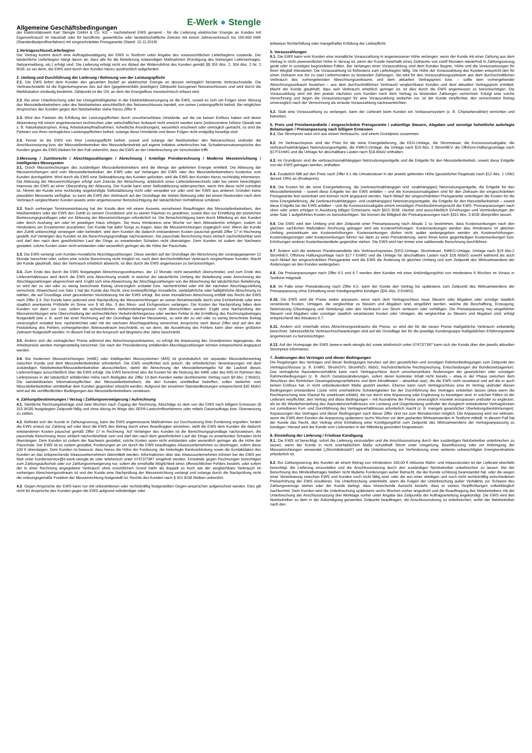E-Werk ● Stengle
Allgemeine Geschäftsbedingungen
der Elektrizitätswerk Karl Stengle GmbH & Co. KG – nachstehend EWS genannt - für die Lieferung elektrischer Energie an Kunden mit Eigenverbrauch im Haushalt oder für berufliche, gewerbliche oder landwirtschaftliche Zwecke mit einem Jahresverbrauch bis 100.000 kWh (Standardlastprofilverfahren) mit eingeschränkter Preisgarantie (Stand: 15.11.2019)
1.Vertragsschluss/Lieferbeginn
Der Vertrag kommt durch eine Auftragsbestätigung der EWS in Textform unter Angabe des voraussichtlichen Lieferbeginns zustande. Der tatsächliche Lieferbeginn hängt davon ab, dass alle für die Belieferung notwendigen Maßnahmen (Kündigung des bisherigen Liefervertrages, Netzanmeldung, etc.) erfolgt sind. Die Lieferung erfolgt nicht vor Ablauf der Widerrufsfrist des Kunden gemäß §§ 355 Abs. 2, 356 Abs. 2 Nr. 2 BGB, es sei denn, die EWS wird durch den Kunden hierzu ausdrücklich aufgefordert.
2. Umfang und Durchführung der Lieferung / Befreiung von der Leistungspflicht
2.1. Die EWS liefert dem Kunden den gesamten Bedarf an elektrischer Energie an dessen vertraglich benannte Verbrauchsstelle. Die Verbrauchsstelle ist die Eigentumsgrenze des auf den (gegebenenfalls jeweiligen) Zählpunkt bezogenen Netzanschlusses und wird durch die Marktlokation eindeutig bestimmt. Zählpunkt ist der Ort, an dem der Energiefluss messtechnisch erfasst wird.
2.2. Bei einer Unterbrechung oder bei Unregelmäßigkeiten in der Elektrizitätsversorgung ist die EWS, soweit es sich um Folgen einer Störung des Messstellenbetreibers oder des Netzbetriebes einschließlich des Netzanschlusses handelt, von seiner Leistungspflicht befreit. Bei möglichen Ansprüchen des Kunden gegen den Netzbetreiber siehe hierzu Ziffer 9.
2.3. Wird den Parteien die Erfüllung der Leistungspflichten durch unvorhersehbare Umstände, auf die sie keinen Einfluss haben und deren Abwendung mit einem angemessenen technischen oder wirtschaftlichen Aufwand nicht erreicht werden kann (insbesondere höhere Gewalt wie z. B. Naturkatastrophen, Krieg, Arbeitskampfmaßnahmen, hoheitliche Anordnungen), wesentlich erschwert oder unmöglich gemacht, so sind die Parteien von ihren vertraglichen Leistungspflichten befreit, solange diese Umstände und deren Folgen nicht endgültig beseitigt sind.
2.4. Ferner ist die EWS von Ihrer Leistungspflicht befreit, soweit und solange der Netzbetreiber den Netzanschluss und/oder die Anschlussnutzung bzw. der Messstellenbetreiber den Messstellenbetrieb auf eigene Initiative unterbrochen hat. Schadensersatzansprüche des Kunden gegen die EWS bleiben für den Fall unberührt, dass die EWS an der Unterbrechung ein Verschulden trifft.
3.Messung / Zutrittsrecht / Abschlagszahlungen / Abrechnung / Anteilige Preisberechnung / Moderne Messeinrichtung / intelligentes Messsystem
3.1. Durch Messeinrichtungen des zuständigen Messstellenbetreibers wird die Menge der gelieferten Energie ermittelt. Die Ablesung der Messeinrichtungen wird vom Messstellenbetreiber, der EWS oder auf Verlangen der EWS oder des Messstellenbetreibers kostenlos vom Kunden durchgeführt. Wird durch die EWS eine Selbstablesung des Kunden gefordert, wird die EWS den Kunden hierzu rechtzeitig informieren. Die Ablesung der Messeinrichtungen erfolgt zum Zwecke der Abrechnung, anlässlich eines Lieferantenwechsels oder bei einem berechtigten Interesse der EWS an einer Überprüfung der Ablesung. Der Kunde kann einer Selbstablesung widersprechen, wenn ihm diese nicht zumutbar ist. Nimmt der Kunde eine rechtzeitig angekündigte Selbstablesung nicht oder verspätet vor oder sind der EWS aus anderen Gründen keine plausiblen Messwerte verfügbar, so kann die EWS den Verbrauch auf der Grundlage der letzten Ablesung oder bei einem Neukunden nach dem Verbrauch vergleichbarer Kunden jeweils unter angemessener Berücksichtigung der tatsächlichen Verhältnisse schätzen.
3.2. Nach vorheriger Terminvereinbarung hat der Kunde dem mit einem Ausweis versehenen Beauftragten des Messstellenbetreibers, des Netzbetreibers oder der EWS den Zutritt zu seinem Grundstück und zu seinen Räumen zu gewähren, soweit dies zur Ermittlung der preislichen Bemessungsgrundlagen oder zur Ablesung der Messeinrichtungen erforderlich ist. Die Benachrichtigung kann durch Mitteilung an den Kunden oder durch Aushang am oder im jeweiligen Haus erfolgen. Sie muss mindestens eine Woche vor dem Ablesetermin erfolgen; zudem ist mindestens ein Ersatztermin anzubieten. Der Kunde hat dafür Sorge zu tragen, dass die Messeinrichtungen zugänglich sind. Wenn der Kunde den Zutritt unberechtigt verweigert oder behindert, wird dem Kunden die dadurch entstandenen Kosten pauschal gemäß Ziffer 17 in Rechnung gestellt. Auf Verlangen des Kunden ist die Berechnungsgrundlage nachzuweisen. Die pauschale Berechnung muss einfach nachvollziehbar sein und darf den nach dem gewöhnlichen Lauf der Dinge zu erwartenden Schaden nicht übersteigen. Dem Kunden ist zudem der Nachweis gestattet, solche Kosten seien nicht entstanden oder wesentlich geringer als die Höhe der Pauschale.
3.3. Die EWS verlangt vom Kunden monatliche Abschlagszahlungen. Diese werden auf der Grundlage der Abrechnung der vorangegangenen 12 Monate berechnet oder, sofern eine solche Berechnung nicht möglich ist, nach dem durchschnittlichen Verbrauch vergleichbarer Kunden. Macht der Kunde glaubhaft, dass der Verbrauch erheblich abweicht, ist dies durch die EWS angemessen zu berücksichtigen.
3.4. Zum Ende des durch die EWS festgelegten Abrechnungszeitraumes, der 12 Monate nicht wesentlich überschreitet, und zum Ende des Lieferverhältnisses wird durch die EWS eine Abrechnung erstellt, in welcher der tatsächliche Umfang der Belieferung unter Anrechnung der Abschlagszahlungen abgerechnet wird. Ergibt sich eine Abweichung der Abschlagszahlungen von der Abrechnung der tatsächlichen Belieferung, so wird der zu viel oder zu wenig berechnete Betrag unverzüglich erstattet bzw. nachentrichtet oder mit der nächsten Abschlagszahlung verrechnet. Abweichend von Satz 1 hat der Kunde das Recht, eine kostenpflichtige monatliche, vierteljährliche oder halbjährliche Abrechnung zu wählen, die auf Grundlage einer gesonderten Vereinbarung mit der EWS erfolgt. Bei einer monatlichen Abrechnung entfällt das Recht der EWS nach Ziffer 3.3. Der Kunde kann jederzeit eine Nachprüfung der Messeinrichtungen an seiner Abnahmestelle durch eine Eichbehörde oder eine staatlich anerkannte Prüfstelle im Sinne von § 40 Abs. 3 des Mess- und Eichgesetzes verlangen. Die Kosten der Nachprüfung fallen dem Kunden nur dann zur Last, sofern die eichrechtlichen Verkehrsfehlergrenzen nicht überschritten werden. Ergibt eine Nachprüfung der Messeinrichtungen eine Überschreitung der eichrechtlichen Verkehrsfehlergrenze oder werden Fehler in der Ermittlung des Rechnungsbetrages festgestellt (wie z. B. auch bei einer Rechnung auf der Grundlage falscher Messwerte), so wird der zu viel oder zu wenig berechnete Betrag unverzüglich erstattet bzw. nachentrichtet oder mit der nächsten Abschlagzahlung verrechnet. Ansprüche nach dieser Ziffer sind auf den der Feststellung des Fehlers vorhergehenden Ablesezeitraum beschränkt, es sei denn, die Auswirkung des Fehlers kann über einen größeren Zeitraum festgestellt werden. In diesem Fall ist der Anspruch auf längstens drei Jahre beschränkt.
3.5. Ändern sich die vertraglichen Preise während des Abrechnungszeitraumes, so erfolgt die Anpassung des Grundpreises tagesgenau, die Arbeitspreise werden mengenanteilig berechnet. Die nach der Preisänderung anfallenden Abschlagszahlungen können entsprechend angepasst werden.
3.6. Bei modernen Messeinrichtungen (mME) oder intelligenten Messsystemen (iMS) ist grundsätzlich ein separater Messstellenvertrag zwischen Kunde und dem Messstellenbetreiber erforderlich. Die EWS verpflichtet sich jedoch, die erforderlichen Vereinbarungen mit dem zuständigen Netzbetreiber/Messstellenbetreiber abzuschließen, damit die Abrechnung der Messstellenentgelte für die Laufzeit dieses Liefervertrages ausschließlich über die EWS erfolgt. Die EWS berechnet also die Kosten für die Nutzung der mME oder des iMS im Rahmen des Lieferpreises in der tatsächlich anfallenden Höhe nach Maßgabe der Ziffer 13 dem Kunden weiter (kombinierter Vertrag nach §9 Abs. 2 MsbG). Die standardisierten Informationspflichten des Messstellenbetreibers, die den Kunden unmittelbar betreffen, sollen weiterhin vom Messstellenbetreiber unmittelbar dem Kunden gegenüber erbracht werden. Aufgrund der einzelnen Standardleistungen entsprechend §35 MsbG wird auf die veröffentlichten Bedingungen des Messstellenbetreibers verwiesen.
4. Zahlungsbestimmungen / Verzug / Zahlungsverweigerung / Aufrechnung
4.1. Sämtliche Rechnungsbeträge sind zwei Wochen nach Zugang der Rechnung, Abschläge zu dem von der EWS nach billigem Ermessen (§ 315 BGB) festgelegten Zeitpunkt fällig und ohne Abzug im Wege des SEPA-Lastschriftverfahrens oder mittels Dauerauftrags bzw. Überweisung zu zahlen.
4.2. Befindet sich der Kunde in Zahlungsverzug, kann die EWS angemessene Maßnahmen zur Durchsetzung ihrer Forderung ergreifen; fordert die EWS erneut zur Zahlung auf oder lässt die EWS den Betrag durch einen Beauftragten einziehen, stellt die EWS dem Kunden die dadurch entstandenen Kosten pauschal gemäß Ziffer 17 in Rechnung. Auf Verlangen des Kunden ist die Berechnungsgrundlage nachzuweisen; die pauschale Berechnung muss einfach nachvollziehbar sein und darf den nach dem gewöhnlichen Lauf der Dinge zu erwartenden Schaden nicht übersteigen. Dem Kunden ist zudem der Nachweis gestattet, solche Kosten seien nicht entstanden oder wesentlich geringer als die Höhe der Pauschale. Der EWS ist es zudem gestattet, Forderungen an ein durch die EWS beauftragtes Inkassounternehmen zu übertragen, sofern diese 100 € übersteigen. Dem Kunden ist bewusst, dass hierzu die Höhe der Forderung, die hinterlegte Bankverbindung sowie die Kontaktdaten des Kunden an das entsprechende Inkassounternehmen übermittelt werden. Informationen über das Inkassounternehmen können bei der EWS per Mail unter kundenservice@e-werk-stengle.de oder telefonisch unter 07472/7397 eingeholt werden. Einwände gegen Rechnungen berechtigen zum Zahlungsaufschub oder zur Zahlungsverweigerung nur, sofern die ernsthafte Möglichkeit eines offensichtlichen Fehlers besteht, oder sofern der in einer Rechnung angegebene Verbrauch ohne ersichtlichen Grund mehr als doppelt so hoch wie der vergleichbare Verbrauch im vorherigen Abrechnungszeitraum ist und der Kunde eine Nachprüfung der Messeinrichtung verlangt und solange durch die Nachprüfung nicht die ordnungsgemäße Funktion der Messeinrichtung festgestellt ist. Rechte des Kunden nach § 315 BGB bleiben unberührt.
4.3. Gegen Ansprüche der EWS kann nur mit unbestrittenen oder rechtskräftig festgestellten Gegen-ansprüchen aufgerechnet werden. Dies gilt nicht für Ansprüche des Kunden gegen die EWS aufgrund vollständiger oder
teilweiser Nichterfüllung oder mangelhafter Erfüllung der Lieferpflicht.
5. Vorauszahlungen
5.1. Die EWS kann vom Kunden eine monatliche Vorauszahlung in angemessener Höhe verlangen, wenn der Kunde mit einer Zahlung aus dem Vertrag in nicht unwesentlicher Höhe in Verzug ist, wenn der Kunde innerhalb eines Zeitraums von zwölf Monaten wiederholt in Zahlungsverzug gerät oder in sonstigen begründeten Fällen. Bei Verlangen einer Vorauszahlung sind dem Kunden Beginn, Höhe und die Voraussetzungen für ihren Wegfall mitzuteilen. Die Vorauszahlung ist frühestens zum Lieferbeginn fällig. Die Höhe der Vorauszahlung des Kunden entspricht den für einen Zeitraum von bis zu zwei Liefermonaten zu leistenden Zahlungen. Sie wird für den Vorauszahlungszeitraum aus dem durchschnittlichen Verbrauch des vorhergehenden Abrechnungszeitraums und dem aktuellen Vertragspreis bzw. – sollte kein vorhergehender Abrechnungszeitraum bestehen – aus dem durchschnittlichen Verbrauch vergleichbarer Kunden und dem aktuellen Vertragspreis ermittelt. Macht der Kunde glaubhaft, dass sein Verbrauch erheblich geringer ist, ist dies durch die EWS angemessen zu berücksichtigen. Die Vorauszahlung wird mit den jeweils nächsten vom Kunden nach dem Vertrag zu leistenden Zahlungen verrechnet. Erfolgt eine solche Verrechnung und liegen die Voraussetzungen für eine Vorauszahlung weiterhin vor, ist der Kunde verpflichtet, den verrechneten Betrag unverzüglich nach der Verrechnung als erneute Vorauszahlung nachzuentrichten.
5.2. Statt eine Vorauszahlung zu verlangen, kann der Lieferant beim Kunden ein Vorkassensystem (z. B. Chipkartenzähler) einrichten und betreiben.
6. Preis und Preisbestandteile / eingeschränkte Preisgarantie / zukünftige Steuern, Abgaben und sonstige hoheitliche auferlegte Belastungen / Preisanpassung nach billigem Ermessen
6.1. Der Strompreis setzt sich aus einem Verbrauchs- und einem Grundpreis zusammen.
6.2. Im Verbrauchspreis sind der Preis für die reine Energielieferung, die EEG-Umlage, die Stromsteuer, die Konzessionsabgabe, die verbrauchsabhängigen Netznutzungsentgelte, die KWKG-Umlage, die Umlage nach §19 Abs. 2 StromNEV, die Offshore-Haftungsumlage nach §17f EnWG und die Umlage für abschaltbare Lasten nach §18 AblaV enthalten.
6.3. Im Grundpreis sind die verbrauchsunabhängigen Netznutzungsentgelte und die Entgelte für den Messstellenbetrieb, soweit diese Entgelte von der EWS getragen werden, enthalten.
6.4. Zusätzlich fällt auf den Preis nach Ziffer 6.1 die Umsatzsteuer in der jeweils geltenden Höhe (gesetzlicher Regelsatz nach §12 Abs. 1 UStG derzeit 19%) an (Bruttopreis).
6.5. Die Kosten für die reine Energielieferung, die (verbrauchsabhängigen und -unabhängigen) Netznutzungsentgelte, die Entgelte für den Messstellenbetrieb – soweit diese Entgelte bei der EWS anfallen – und die Konzessionsabgaben sind für den Zeitraum der eingeschränkten Preisgarantie fest vereinbart und können nicht angepasst werden. Nach Ablauf der eingeschränkten Preisgarantie unterliegen die Kosten für die reine Energielieferung, die (verbrauchsabhängigen- und unabhängigen) Netznutzungsentgelte, die Entgelte für den Messstellenbetrieb – soweit diese Entgelte bei der EWS anfallen – und die Konzessionsabgabe einem einseitigen Preisbestimmungsrecht der EWS. Preisanpassungen nach oben oder unten erfolgen in Ausübung billigen Ermessens nach §315 BGB. Hierbei sind ausschließlich Erhöhungen und Verminderungen der unter Satz 1 aufgeführten Kosten zu berücksichtigen. Sie können die Billigkeit der Preisanpassungen nach §315 Abs. 3 BGB überprüfen lassen.
6.6. Die EWS wird den Umfang und den Zeitpunkt einer Preisanpassung nach Absatz 1 so bestimmen, dass Kostensenkungen nach den gleichen sachlichen Maßstäben Rechnung getragen wird wie Kostenerhöhungen. Kostensenkungen werden also mindestens im gleichen Umfang preiswirksam wie Kostenerhöhungen. Kostensenkungen dürfen nicht später weitergegeben werden als Kostenerhöhungen. Kostensteigerungen oder Kostensenkungen führen nur dann zu einer Preisänderung, wenn ihnen keine gegenläufigen Kostensenkungen bzw. Erhöhungen anderer Kostenbestandteile gegenüber stehen. Die EWS wird hier immer eine saldierende Berechnung durchführen.
6.7. Ändern sich die weiteren Preisbestandteile des Verbrauchspreises (EEG-Umlage, Stromsteuer, KWKG-Umlage, Umlage nach §19 Abs.2 StromNEV, Offshore Haftungsumlage nach §17 f EnWG und die Umlage für abschaltbare Lasten nach §18 AblaV) sowohl während als auch nach Ablauf der eingeschränkten Preisgarantie wird die EWS die Änderung im gleichen Umfang und zum Zeitpunkt des Wirksamwerdens der Änderungen an den Kunden weitergeben.
6.8. Die Preisanpassungen nach Ziffer 6.5 und 6.7 werden dem Kunden mit einer Ankündigungsfrist von mindestens 6 Wochen im Voraus in Textform mitgeteilt.
6.9. Im Falle einer Preisänderung nach Ziffer 6.5. kann der Kunde den Vertrag bis spätestens zum Zeitpunkt des Wirksamwerdens der Preisanpassung ohne Einhaltung einer Kündigungsfrist kündigen (§41 Abs. 3 EnWG).
6.10. Die EWS wird die Preise weiter anpassen, wenn nach dem Vertragsschluss neue Steuern oder Abgaben oder sonstige staatlich veranlasste Kosten, Umlagen, die vergleichbar zu Steuern und Abgaben sind, eingeführt werden, welche die Beschaffung, Erzeugung, Netznutzung (Übertragung und Verteilung) oder den Verbrauch von Strom verteuern oder verbilligen. Die Preisanpassung neu eingeführter Steuern und Abgaben oder sonstiger staatlich veranlasster Kosten oder Umlagen, die vergleichbar zu Steuern und Abgaben sind, erfolgt entsprechend des Absatzes 6.7.
6.11. Ändern sich innerhalb eines Abrechnungszeitraums die Preise, so wird der für die neuen Preise maßgebliche Verbrauch zeitanteilig berechnet. Jahreszeitliche Verbrauchsschwankungen sind auf der Grundlage der für die jeweilige Kundengruppe maßgeblichen Erfahrungswerte angemessen zu berücksichtigen.
6.12. Auf der Homepage der EWS (www.e-werk-stengle.de) sowie telefonisch unter 07472/7397 kann sich der Kunde über den jeweils aktuellen Strompreis informieren.
7. Änderungen des Vertrages und dieser Bedingungen
Die Regelungen des Vertrages und dieser Bedingungen beruhen auf den gesetzlichen und sonstigen Rahmenbedingungen zum Zeitpunkt des Vertragsschlusses (z. B. EnWG, StromGVV, StromNZV, MsbG, höchstrichterliche Rechtsprechung, Entscheidungen der Bundesnetzagentur). Das vertragliche Äquivalenzverhältnis kann nach Vertragsschluss durch unvorhersehbare Änderungen der gesetzlichen oder sonstigen Rahmenbedingungen (z. B. durch Gesetzesänderungen, sofern deren konkreter Inhalt nicht bereits – etwa in der Phase zwischen dem Abschluss des förmlichen Gesetzgebungsverfahrens und dem Inkrafttreten – absehbar war), die die EWS nicht veranlasst und auf die er auch keinen Einfluss hat, in nicht unbedeutendem Maße gestört werden. Ebenso kann nach Vertragsschluss eine im Vertrag und/oder diesen Bedingungen entstandene Lücke nicht unerhebliche Schwierigkeiten bei der Durchführung des Vertrages entstehen lassen (etwa wenn die Rechtsprechung eine Klausel für unwirksam erklärt), die nur durch eine Anpassung oder Ergänzung zu beseitigen sind. In solchen Fällen ist der Lieferant verpflichtet, den Vertrag und diese Bedingungen – mit Ausnahme der Preise unverzüglich insoweit anzupassen und/oder zu ergänzen, als es die Wiederherstellung des Äquivalenzverhältnisses von Leistung und Gegenleistung und/oder der Ausgleich entstandener Vertragslücken zur zumutbaren Fort- und Durchführung des Vertragsverhältnisses erforderlich macht (z. B. mangels gesetzlicher Überleitungsbestimmungen). Anpassungen des Vertrages und dieser Bedingungen nach dieser Ziffer sind nur zum Monatsersten möglich. Die Anpassung wird nur wirksam, wenn die EWS dem Kunden die Anpassung spätestens sechs Wochen vor dem geplanten Wirksamwerden in Textform mitteilt. In diesem Fall hat der Kunde das Recht, den Vertrag ohne Einhaltung einer Kündigungsfrist zum Zeitpunkt des Wirksamwerdens der Vertragsanpassung zu kündigen. Hierauf wird der Kunde vom Lieferanten in der Mitteilung gesondert hingewiesen.
8. Einstellung der Lieferung / Fristlose Kündigung
8.1. Die EWS ist berechtigt, sofort die Lieferung einzustellen und die Anschlussnutzung durch den zuständigen Netzbetreiber unterbrechen zu lassen, wenn der Kunde in nicht unerheblichem Maße schuldhaft Strom unter Umgehung, Beeinflussung oder vor Anbringung der Messeinrichtungen verwendet („Stromdiebstahl“) und die Unterbrechung zur Verhinderung einer weiteren unberechtigten Energieentnahme erforderlich ist.
8.2. Bei Zahlungsverzug des Kunden ab einem Betrag von mindestens 100,00 € inklusive Mahn- und Inkassokosten ist der Lieferant ebenfalls berechtigt, die Lieferung einzustellen und die Anschlussnutzung durch den zuständigen Netzbetreiber unterbrechen zu lassen. Bei der Berechnung des Mindestbetrages bleiben nicht titulierte Forderungen außer Betracht, die der Kunde schlüssig beanstandet hat, oder die wegen einer Vereinbarung zwischen EWS und Kunden noch nicht fällig sind, oder die aus einer streitigen und noch nicht rechtskräftig entschiedenen Preiserhöhung der EWS resultieren. Die Unterbrechung unterbleibt, wenn die Folgen der Unterbrechung außer Verhältnis zur Schwere des Zahlungsverzugs stehen oder der Kunde darlegt, dass hinreichende Aussicht besteht, dass er seinen Verpflichtungen vollumfänglich nachkommt. Dem Kunden wird die Unterbrechung spätestens sechs Wochen vorher angedroht und die Beauftragung des Netzbetreibers mit der Unterbrechung der Anschlussnutzung drei Werktage vorher unter Angabe des Zeitpunkts der Auftragserteilung angekündigt. Die EWS wird den Netzbetreiber zu dem in der Ankündigung genannten Zeitpunkt beauftragen, die Anschlussnutzung zu unterbrechen, wofür der Netzbetreiber nach den